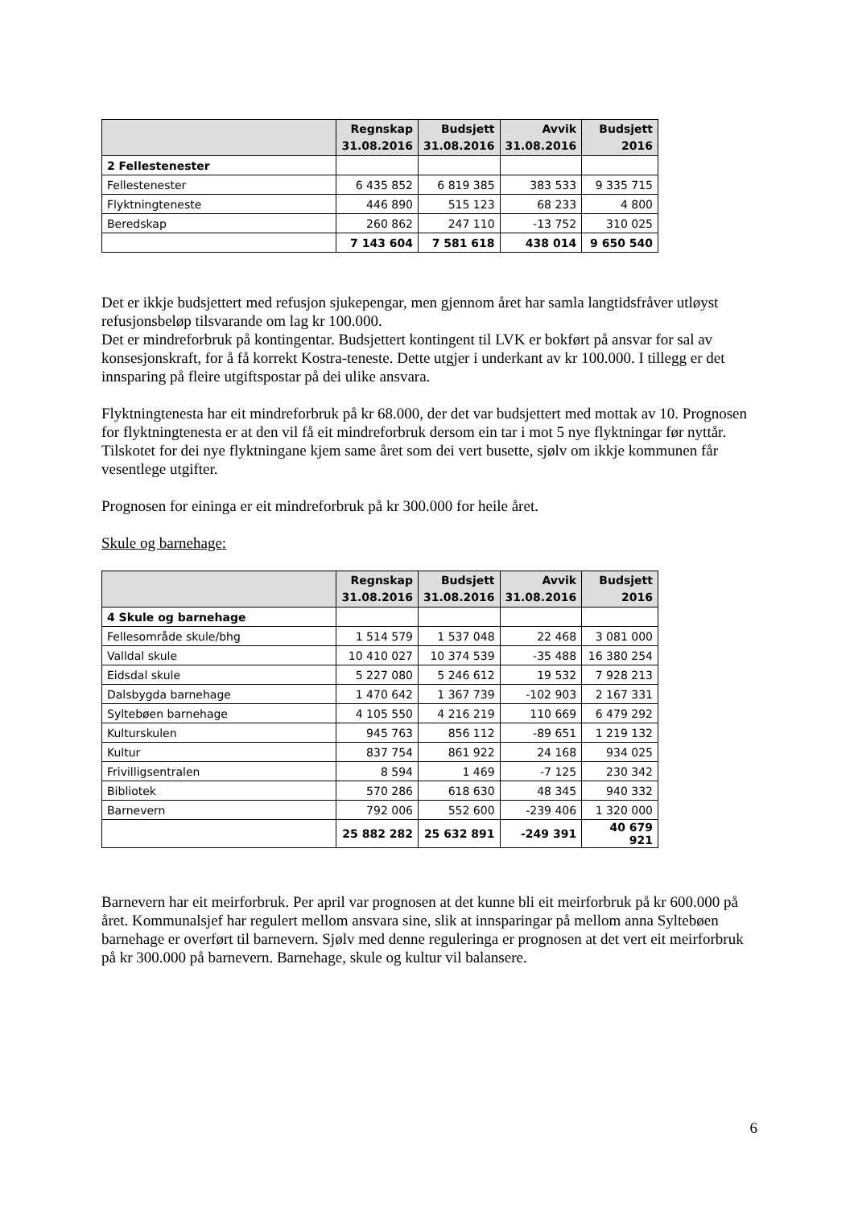| | Regnskap 31.08.2016 | Budsjett 31.08.2016 | Avvik 31.08.2016 | Budsjett 2016 |
| --- | --- | --- | --- | --- |
| 2 Fellestenester | | | | |
| Fellestenester | 6 435 852 | 6 819 385 | 383 533 | 9 335 715 |
| Flyktningteneste | 446 890 | 515 123 | 68 233 | 4 800 |
| Beredskap | 260 862 | 247 110 | -13 752 | 310 025 |
| | 7 143 604 | 7 581 618 | 438 014 | 9 650 540 |
Det er ikkje budsjettert med refusjon sjukepengar, men gjennom året har samla langtidsfråver utløyst refusjonsbeløp tilsvarande om lag kr 100.000.
Det er mindreforbruk på kontingentar. Budsjettert kontingent til LVK er bokført på ansvar for sal av konsesjonskraft, for å få korrekt Kostra-teneste. Dette utgjer i underkant av kr 100.000. I tillegg er det innsparing på fleire utgiftspostar på dei ulike ansvara.
Flyktningtenesta har eit mindreforbruk på kr 68.000, der det var budsjettert med mottak av 10. Prognosen for flyktningtenesta er at den vil få eit mindreforbruk dersom ein tar i mot 5 nye flyktningar før nyttår. Tilskotet for dei nye flyktningane kjem same året som dei vert busette, sjølv om ikkje kommunen får vesentlege utgifter.
Prognosen for eininga er eit mindreforbruk på kr 300.000 for heile året.
Skule og barnehage:
| | Regnskap 31.08.2016 | Budsjett 31.08.2016 | Avvik 31.08.2016 | Budsjett 2016 |
| --- | --- | --- | --- | --- |
| 4 Skule og barnehage | | | | |
| Fellesområde skule/bhg | 1 514 579 | 1 537 048 | 22 468 | 3 081 000 |
| Valldal skule | 10 410 027 | 10 374 539 | -35 488 | 16 380 254 |
| Eidsdal skule | 5 227 080 | 5 246 612 | 19 532 | 7 928 213 |
| Dalsbygda barnehage | 1 470 642 | 1 367 739 | -102 903 | 2 167 331 |
| Syltebøen barnehage | 4 105 550 | 4 216 219 | 110 669 | 6 479 292 |
| Kulturskulen | 945 763 | 856 112 | -89 651 | 1 219 132 |
| Kultur | 837 754 | 861 922 | 24 168 | 934 025 |
| Frivilligsentralen | 8 594 | 1 469 | -7 125 | 230 342 |
| Bibliotek | 570 286 | 618 630 | 48 345 | 940 332 |
| Barnevern | 792 006 | 552 600 | -239 406 | 1 320 000 |
| | 25 882 282 | 25 632 891 | -249 391 | 40 679 921 |
Barnevern har eit meirforbruk. Per april var prognosen at det kunne bli eit meirforbruk på kr 600.000 på året. Kommunalsjef har regulert mellom ansvara sine, slik at innsparingar på mellom anna Syltebøen barnehage er overført til barnevern. Sjølv med denne reguleringa er prognosen at det vert eit meirforbruk på kr 300.000 på barnevern. Barnehage, skule og kultur vil balansere.
6